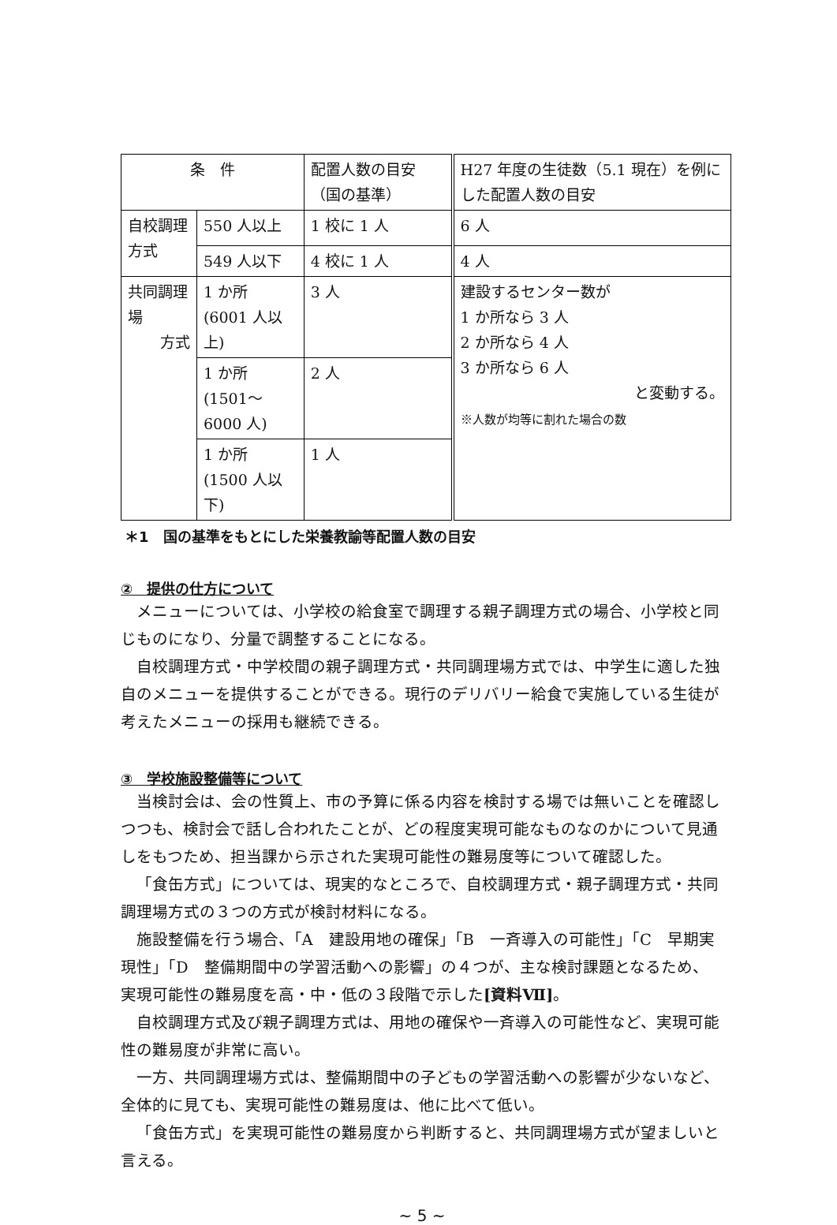| 条 件 | | 配置人数の目安（国の基準） | H27 年度の生徒数（5.1 現在）を例にした配置人数の目安 |
| 自校調理方式 | 550 人以上 | 1 校に 1 人 | 6 人 |
| | 549 人以下 | 4 校に 1 人 | 4 人 |
| 共同調理場 方式 | 1 か所 (6001 人以上) | 3 人 | 建設するセンター数が 1 か所なら 3 人 2 か所なら 4 人 3 か所なら 6 人 と変動する。 ※人数が均等に割れた場合の数 |
| | 1 か所 (1501～6000 人) | 2 人 | |
| | 1 か所 (1500 人以下) | 1 人 | |
＊1　国の基準をもとにした栄養教諭等配置人数の目安
②　提供の仕方について
メニューについては、小学校の給食室で調理する親子調理方式の場合、小学校と同じものになり、分量で調整することになる。
自校調理方式・中学校間の親子調理方式・共同調理場方式では、中学生に適した独自のメニューを提供することができる。現行のデリバリー給食で実施している生徒が考えたメニューの採用も継続できる。
③　学校施設整備等について
当検討会は、会の性質上、市の予算に係る内容を検討する場では無いことを確認しつつも、検討会で話し合われたことが、どの程度実現可能なものなのかについて見通しをもつため、担当課から示された実現可能性の難易度等について確認した。
「食缶方式」については、現実的なところで、自校調理方式・親子調理方式・共同調理場方式の３つの方式が検討材料になる。
施設整備を行う場合、「A　建設用地の確保」「B　一斉導入の可能性」「C　早期実現性」「D　整備期間中の学習活動への影響」の４つが、主な検討課題となるため、実現可能性の難易度を高・中・低の３段階で示した[資料Ⅶ]。
自校調理方式及び親子調理方式は、用地の確保や一斉導入の可能性など、実現可能性の難易度が非常に高い。
一方、共同調理場方式は、整備期間中の子どもの学習活動への影響が少ないなど、全体的に見ても、実現可能性の難易度は、他に比べて低い。
「食缶方式」を実現可能性の難易度から判断すると、共同調理場方式が望ましいと言える。
~ 5 ~